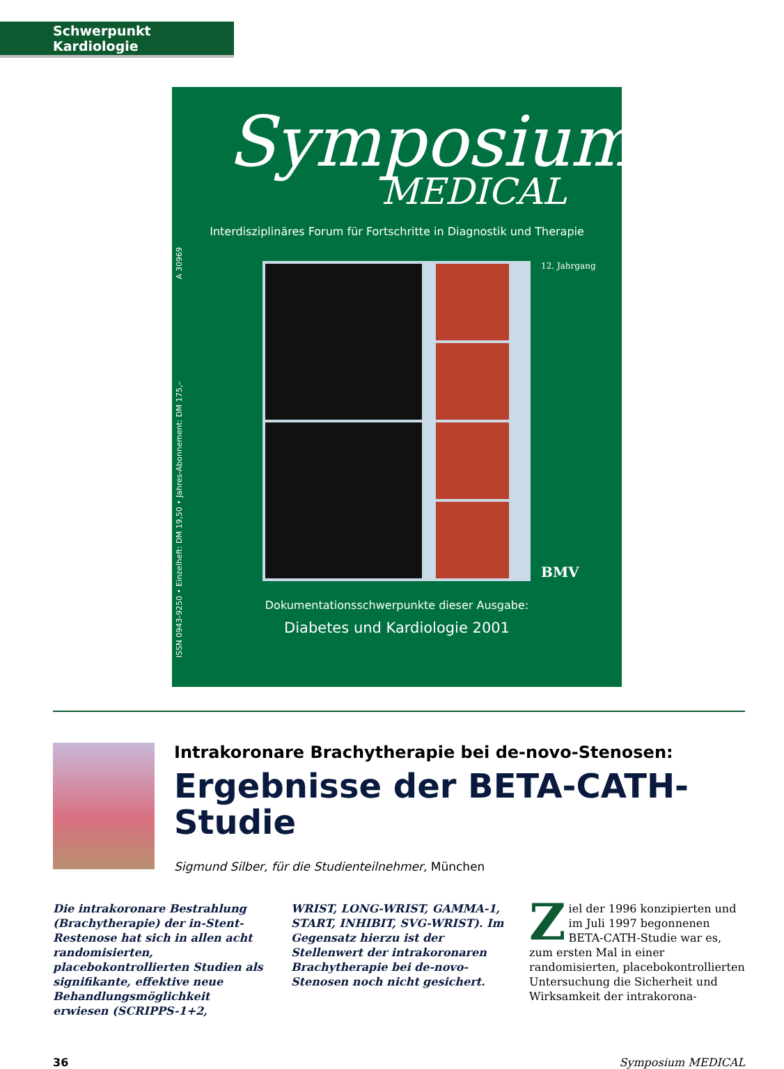Schwerpunkt Kardiologie
ISSN 0943-9250 • Einzelheft: DM 19,50 • Jahres-Abonnement: DM 175,– A 30969
Symposium
MEDICAL
Interdisziplinäres Forum für Fortschritte in Diagnostik und Therapie
12. Jahrgang
BMV
Dokumentationsschwerpunkte dieser Ausgabe:
Diabetes und Kardiologie 2001
Intrakoronare Brachytherapie bei de-novo-Stenosen:
Ergebnisse der BETA-CATH-
Studie
Sigmund Silber, für die Studienteilnehmer, München
Die intrakoronare Bestrahlung (Brachytherapie) der in-Stent-Restenose hat sich in allen acht randomisierten, placebokontrollierten Studien als signifikante, effektive neue Behandlungsmöglichkeit erwiesen (SCRIPPS-1+2,
WRIST, LONG-WRIST, GAMMA-1, START, INHIBIT, SVG-WRIST). Im Gegensatz hierzu ist der Stellenwert der intrakoronaren Brachytherapie bei de-novo-Stenosen noch nicht gesichert.
Ziel der 1996 konzipierten und im Juli 1997 begonnenen BETA-CATH-Studie war es, zum ersten Mal in einer randomisierten, placebokontrollierten Untersuchung die Sicherheit und Wirksamkeit der intrakorona-
36 Symposium MEDICAL